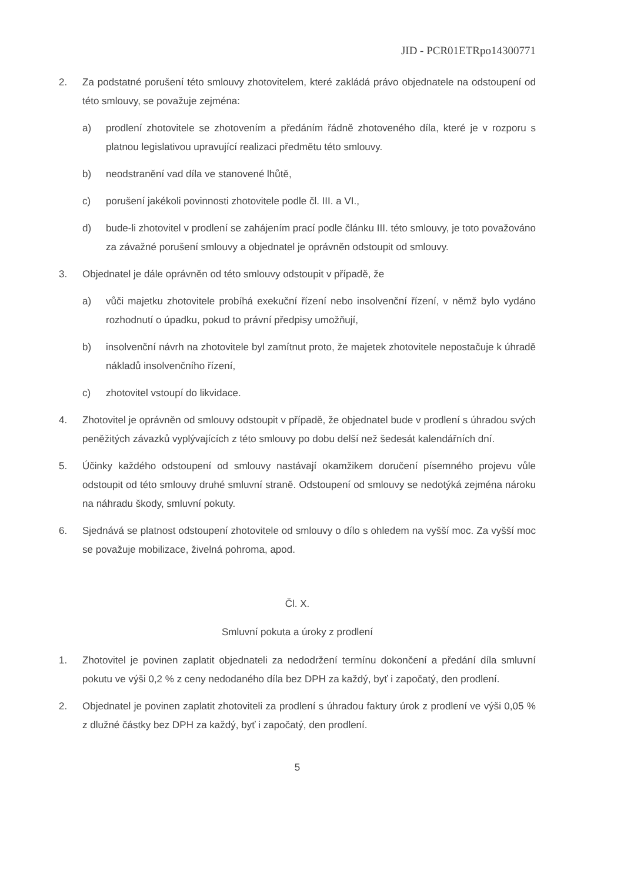JID - PCR01ETRpo14300771
2. Za podstatné porušení této smlouvy zhotovitelem, které zakládá právo objednatele na odstoupení od této smlouvy, se považuje zejména:
a) prodlení zhotovitele se zhotovením a předáním řádně zhotoveného díla, které je v rozporu s platnou legislativou upravující realizaci předmětu této smlouvy.
b) neodstranění vad díla ve stanovené lhůtě,
c) porušení jakékoli povinnosti zhotovitele podle čl. III. a VI.,
d) bude-li zhotovitel v prodlení se zahájením prací podle článku III. této smlouvy, je toto považováno za závažné porušení smlouvy a objednatel je oprávněn odstoupit od smlouvy.
3. Objednatel je dále oprávněn od této smlouvy odstoupit v případě, že
a) vůči majetku zhotovitele probíhá exekuční řízení nebo insolvenční řízení, v němž bylo vydáno rozhodnutí o úpadku, pokud to právní předpisy umožňují,
b) insolvenční návrh na zhotovitele byl zamítnut proto, že majetek zhotovitele nepostačuje k úhradě nákladů insolvenčního řízení,
c) zhotovitel vstoupí do likvidace.
4. Zhotovitel je oprávněn od smlouvy odstoupit v případě, že objednatel bude v prodlení s úhradou svých peněžitých závazků vyplývajících z této smlouvy po dobu delší než šedesát kalendářních dní.
5. Účinky každého odstoupení od smlouvy nastávají okamžikem doručení písemného projevu vůle odstoupit od této smlouvy druhé smluvní straně. Odstoupení od smlouvy se nedotýká zejména nároku na náhradu škody, smluvní pokuty.
6. Sjednává se platnost odstoupení zhotovitele od smlouvy o dílo s ohledem na vyšší moc. Za vyšší moc se považuje mobilizace, živelná pohroma, apod.
Čl. X.
Smluvní pokuta a úroky z prodlení
1. Zhotovitel je povinen zaplatit objednateli za nedodržení termínu dokončení a předání díla smluvní pokutu ve výši 0,2 % z ceny nedodaného díla bez DPH za každý, byť i započatý, den prodlení.
2. Objednatel je povinen zaplatit zhotoviteli za prodlení s úhradou faktury úrok z prodlení ve výši 0,05 % z dlužné částky bez DPH za každý, byť i započatý, den prodlení.
5